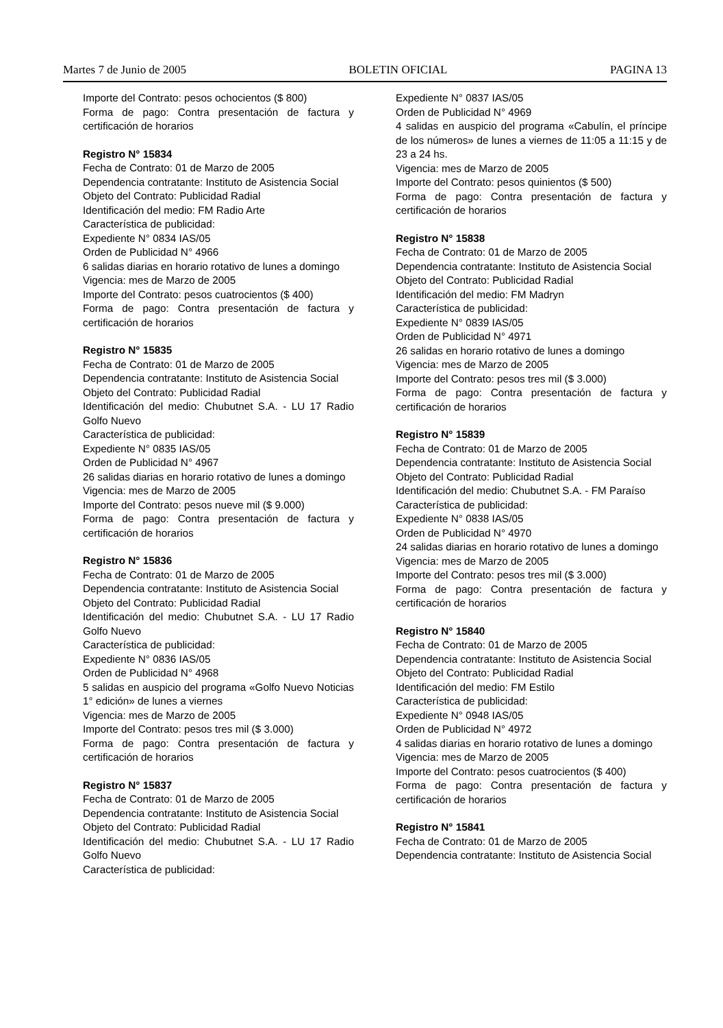Martes 7 de Junio de 2005 BOLETIN OFICIAL PAGINA 13
Importe del Contrato: pesos ochocientos ($ 800)
Forma de pago: Contra presentación de factura y certificación de horarios
Registro N° 15834
Fecha de Contrato: 01 de Marzo de 2005
Dependencia contratante: Instituto de Asistencia Social
Objeto del Contrato: Publicidad Radial
Identificación del medio: FM Radio Arte
Característica de publicidad:
Expediente N° 0834 IAS/05
Orden de Publicidad N° 4966
6 salidas diarias en horario rotativo de lunes a domingo
Vigencia: mes de Marzo de 2005
Importe del Contrato: pesos cuatrocientos ($ 400)
Forma de pago: Contra presentación de factura y certificación de horarios
Registro N° 15835
Fecha de Contrato: 01 de Marzo de 2005
Dependencia contratante: Instituto de Asistencia Social
Objeto del Contrato: Publicidad Radial
Identificación del medio: Chubutnet S.A. - LU 17 Radio Golfo Nuevo
Característica de publicidad:
Expediente N° 0835 IAS/05
Orden de Publicidad N° 4967
26 salidas diarias en horario rotativo de lunes a domingo
Vigencia: mes de Marzo de 2005
Importe del Contrato: pesos nueve mil ($ 9.000)
Forma de pago: Contra presentación de factura y certificación de horarios
Registro N° 15836
Fecha de Contrato: 01 de Marzo de 2005
Dependencia contratante: Instituto de Asistencia Social
Objeto del Contrato: Publicidad Radial
Identificación del medio: Chubutnet S.A. - LU 17 Radio Golfo Nuevo
Característica de publicidad:
Expediente N° 0836 IAS/05
Orden de Publicidad N° 4968
5 salidas en auspicio del programa «Golfo Nuevo Noticias 1° edición» de lunes a viernes
Vigencia: mes de Marzo de 2005
Importe del Contrato: pesos tres mil ($ 3.000)
Forma de pago: Contra presentación de factura y certificación de horarios
Registro N° 15837
Fecha de Contrato: 01 de Marzo de 2005
Dependencia contratante: Instituto de Asistencia Social
Objeto del Contrato: Publicidad Radial
Identificación del medio: Chubutnet S.A. - LU 17 Radio Golfo Nuevo
Característica de publicidad:
Expediente N° 0837 IAS/05
Orden de Publicidad N° 4969
4 salidas en auspicio del programa «Cabulín, el príncipe de los números» de lunes a viernes de 11:05 a 11:15 y de 23 a 24 hs.
Vigencia: mes de Marzo de 2005
Importe del Contrato: pesos quinientos ($ 500)
Forma de pago: Contra presentación de factura y certificación de horarios
Registro N° 15838
Fecha de Contrato: 01 de Marzo de 2005
Dependencia contratante: Instituto de Asistencia Social
Objeto del Contrato: Publicidad Radial
Identificación del medio: FM Madryn
Característica de publicidad:
Expediente N° 0839 IAS/05
Orden de Publicidad N° 4971
26 salidas en horario rotativo de lunes a domingo
Vigencia: mes de Marzo de 2005
Importe del Contrato: pesos tres mil ($ 3.000)
Forma de pago: Contra presentación de factura y certificación de horarios
Registro N° 15839
Fecha de Contrato: 01 de Marzo de 2005
Dependencia contratante: Instituto de Asistencia Social
Objeto del Contrato: Publicidad Radial
Identificación del medio: Chubutnet S.A. - FM Paraíso
Característica de publicidad:
Expediente N° 0838 IAS/05
Orden de Publicidad N° 4970
24 salidas diarias en horario rotativo de lunes a domingo
Vigencia: mes de Marzo de 2005
Importe del Contrato: pesos tres mil ($ 3.000)
Forma de pago: Contra presentación de factura y certificación de horarios
Registro N° 15840
Fecha de Contrato: 01 de Marzo de 2005
Dependencia contratante: Instituto de Asistencia Social
Objeto del Contrato: Publicidad Radial
Identificación del medio: FM Estilo
Característica de publicidad:
Expediente N° 0948 IAS/05
Orden de Publicidad N° 4972
4 salidas diarias en horario rotativo de lunes a domingo
Vigencia: mes de Marzo de 2005
Importe del Contrato: pesos cuatrocientos ($ 400)
Forma de pago: Contra presentación de factura y certificación de horarios
Registro N° 15841
Fecha de Contrato: 01 de Marzo de 2005
Dependencia contratante: Instituto de Asistencia Social